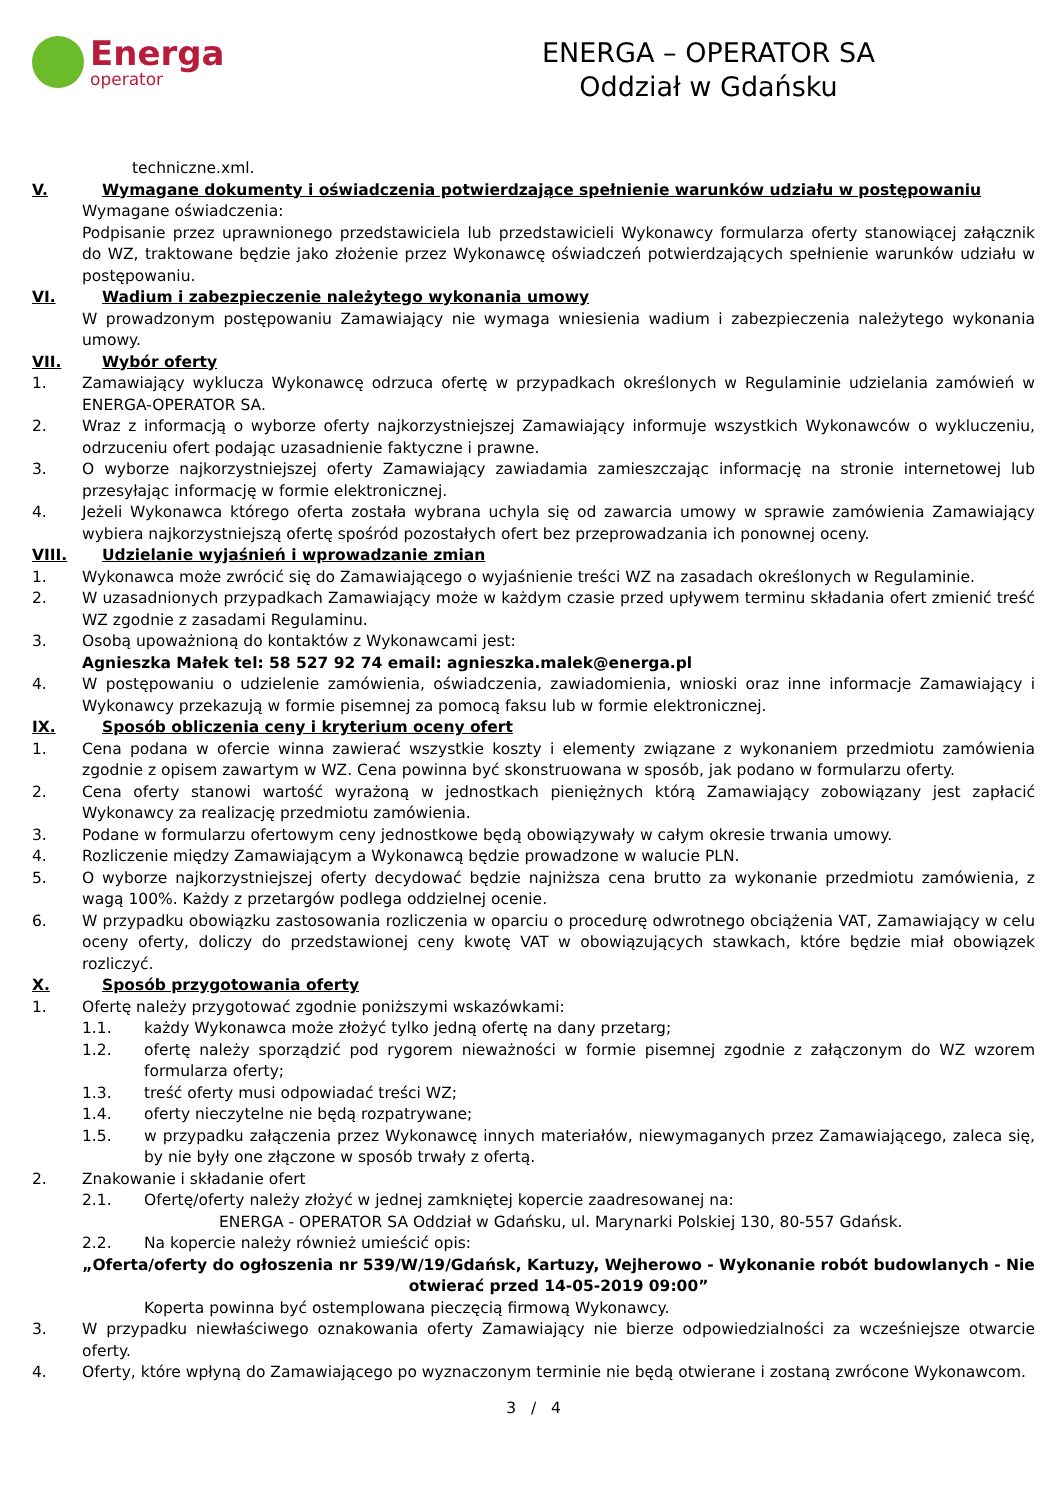Energa
operator
ENERGA – OPERATOR SA
Oddział w Gdańsku
techniczne.xml.
V. Wymagane dokumenty i oświadczenia potwierdzające spełnienie warunków udziału w postępowaniu
Wymagane oświadczenia:
Podpisanie przez uprawnionego przedstawiciela lub przedstawicieli Wykonawcy formularza oferty stanowiącej załącznik do WZ, traktowane będzie jako złożenie przez Wykonawcę oświadczeń potwierdzających spełnienie warunków udziału w postępowaniu.
VI. Wadium i zabezpieczenie należytego wykonania umowy
W prowadzonym postępowaniu Zamawiający nie wymaga wniesienia wadium i zabezpieczenia należytego wykonania umowy.
VII. Wybór oferty
1. Zamawiający wyklucza Wykonawcę odrzuca ofertę w przypadkach określonych w Regulaminie udzielania zamówień w ENERGA-OPERATOR SA.
2. Wraz z informacją o wyborze oferty najkorzystniejszej Zamawiający informuje wszystkich Wykonawców o wykluczeniu, odrzuceniu ofert podając uzasadnienie faktyczne i prawne.
3. O wyborze najkorzystniejszej oferty Zamawiający zawiadamia zamieszczając informację na stronie internetowej lub przesyłając informację w formie elektronicznej.
4. Jeżeli Wykonawca którego oferta została wybrana uchyla się od zawarcia umowy w sprawie zamówienia Zamawiający wybiera najkorzystniejszą ofertę spośród pozostałych ofert bez przeprowadzania ich ponownej oceny.
VIII. Udzielanie wyjaśnień i wprowadzanie zmian
1. Wykonawca może zwrócić się do Zamawiającego o wyjaśnienie treści WZ na zasadach określonych w Regulaminie.
2. W uzasadnionych przypadkach Zamawiający może w każdym czasie przed upływem terminu składania ofert zmienić treść WZ zgodnie z zasadami Regulaminu.
3. Osobą upoważnioną do kontaktów z Wykonawcami jest:
Agnieszka Małek tel: 58 527 92 74 email: agnieszka.malek@energa.pl
4. W postępowaniu o udzielenie zamówienia, oświadczenia, zawiadomienia, wnioski oraz inne informacje Zamawiający i Wykonawcy przekazują w formie pisemnej za pomocą faksu lub w formie elektronicznej.
IX. Sposób obliczenia ceny i kryterium oceny ofert
1. Cena podana w ofercie winna zawierać wszystkie koszty i elementy związane z wykonaniem przedmiotu zamówienia zgodnie z opisem zawartym w WZ. Cena powinna być skonstruowana w sposób, jak podano w formularzu oferty.
2. Cena oferty stanowi wartość wyrażoną w jednostkach pieniężnych którą Zamawiający zobowiązany jest zapłacić Wykonawcy za realizację przedmiotu zamówienia.
3. Podane w formularzu ofertowym ceny jednostkowe będą obowiązywały w całym okresie trwania umowy.
4. Rozliczenie między Zamawiającym a Wykonawcą będzie prowadzone w walucie PLN.
5. O wyborze najkorzystniejszej oferty decydować będzie najniższa cena brutto za wykonanie przedmiotu zamówienia, z wagą 100%. Każdy z przetargów podlega oddzielnej ocenie.
6. W przypadku obowiązku zastosowania rozliczenia w oparciu o procedurę odwrotnego obciążenia VAT, Zamawiający w celu oceny oferty, doliczy do przedstawionej ceny kwotę VAT w obowiązujących stawkach, które będzie miał obowiązek rozliczyć.
X. Sposób przygotowania oferty
1. Ofertę należy przygotować zgodnie poniższymi wskazówkami:
1.1. każdy Wykonawca może złożyć tylko jedną ofertę na dany przetarg;
1.2. ofertę należy sporządzić pod rygorem nieważności w formie pisemnej zgodnie z załączonym do WZ wzorem formularza oferty;
1.3. treść oferty musi odpowiadać treści WZ;
1.4. oferty nieczytelne nie będą rozpatrywane;
1.5. w przypadku załączenia przez Wykonawcę innych materiałów, niewymaganych przez Zamawiającego, zaleca się, by nie były one złączone w sposób trwały z ofertą.
2. Znakowanie i składanie ofert
2.1. Ofertę/oferty należy złożyć w jednej zamkniętej kopercie zaadresowanej na:
ENERGA - OPERATOR SA Oddział w Gdańsku, ul. Marynarki Polskiej 130, 80-557 Gdańsk.
2.2. Na kopercie należy również umieścić opis:
„Oferta/oferty do ogłoszenia nr 539/W/19/Gdańsk, Kartuzy, Wejherowo - Wykonanie robót budowlanych - Nie otwierać przed 14-05-2019 09:00”
Koperta powinna być ostemplowana pieczęcią firmową Wykonawcy.
3. W przypadku niewłaściwego oznakowania oferty Zamawiający nie bierze odpowiedzialności za wcześniejsze otwarcie oferty.
4. Oferty, które wpłyną do Zamawiającego po wyznaczonym terminie nie będą otwierane i zostaną zwrócone Wykonawcom.
3 / 4